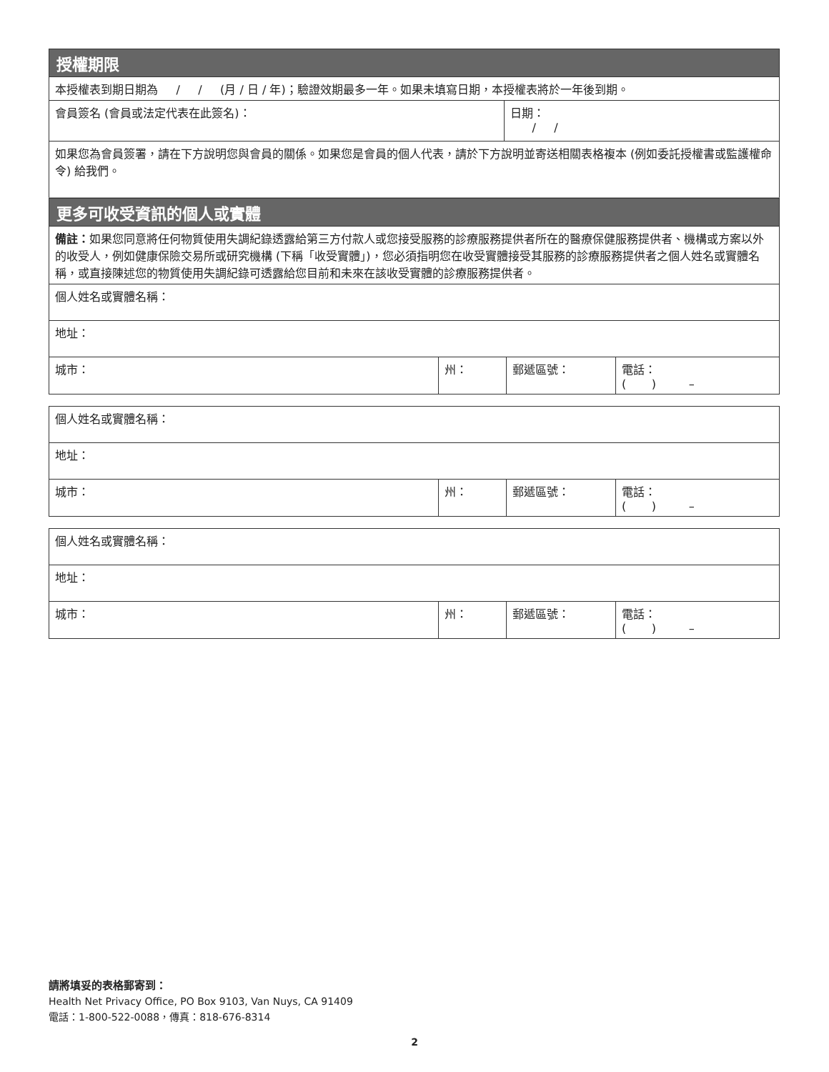授權期限
本授權表到期日期為 / / (月 / 日 / 年)；驗證效期最多一年。如果未填寫日期，本授權表將於一年後到期。
| 會員簽名 (會員或法定代表在此簽名)： | 日期： / / |
如果您為會員簽署，請在下方說明您與會員的關係。如果您是會員的個人代表，請於下方說明並寄送相關表格複本 (例如委託授權書或監護權命令) 給我們。
更多可收受資訊的個人或實體
備註：如果您同意將任何物質使用失調紀錄透露給第三方付款人或您接受服務的診療服務提供者所在的醫療保健服務提供者、機構或方案以外的收受人，例如健康保險交易所或研究機構 (下稱「收受實體」)，您必須指明您在收受實體接受其服務的診療服務提供者之個人姓名或實體名稱，或直接陳述您的物質使用失調紀錄可透露給您目前和未來在該收受實體的診療服務提供者。
| 個人姓名或實體名稱： | | | |
| 地址： | | | |
| 城市： | 州： | 郵遞區號： | 電話： ( ) – |
| 個人姓名或實體名稱： | | | |
| 地址： | | | |
| 城市： | 州： | 郵遞區號： | 電話： ( ) – |
| 個人姓名或實體名稱： | | | |
| 地址： | | | |
| 城市： | 州： | 郵遞區號： | 電話： ( ) – |
請將填妥的表格郵寄到：
Health Net Privacy Office, PO Box 9103, Van Nuys, CA 91409
電話：1-800-522-0088，傳真：818-676-8314
2